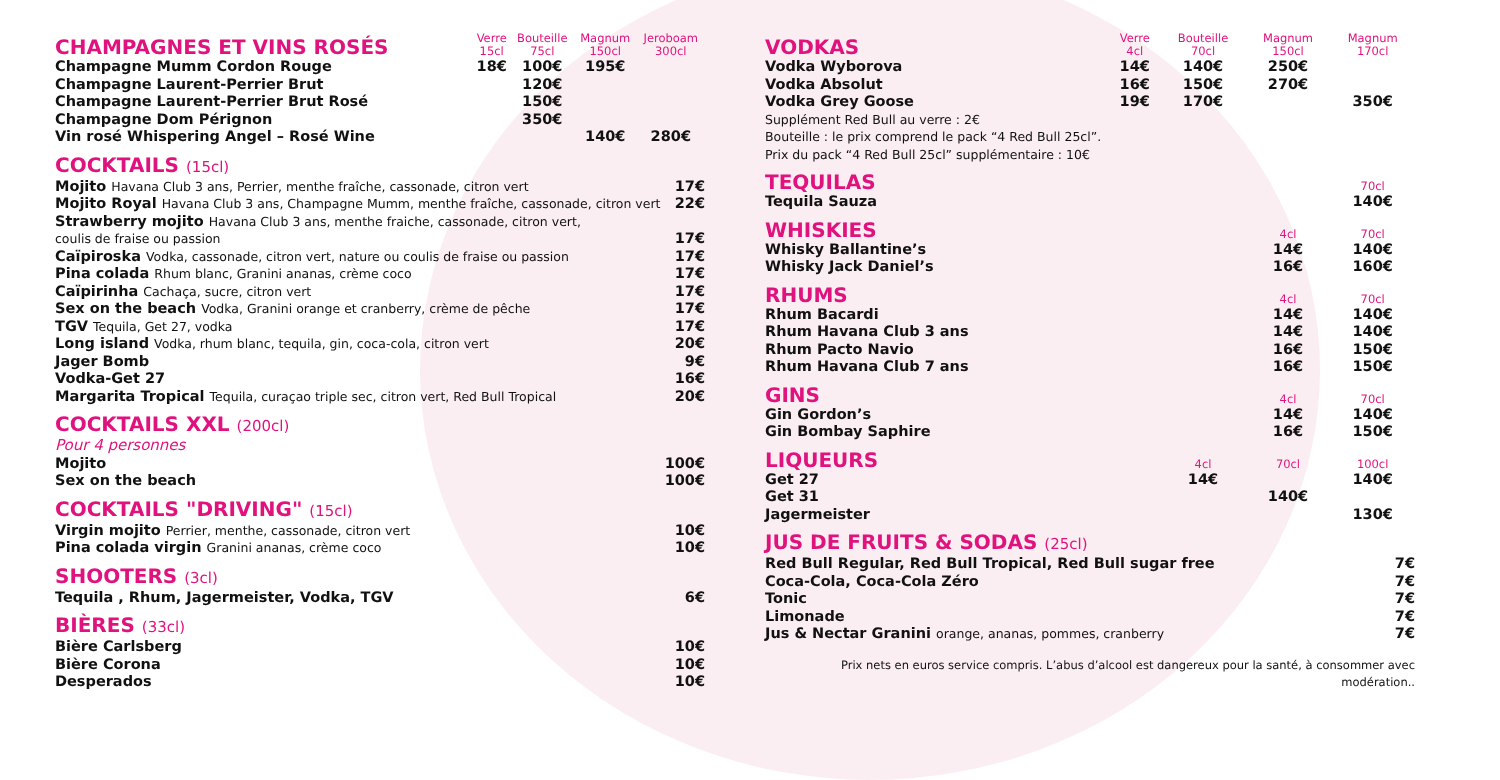| CHAMPAGNES ET VINS ROSÉS | Verre 15cl | Bouteille 75cl | Magnum 150cl | Jeroboam 300cl |
| --- | --- | --- | --- | --- |
| Champagne Mumm Cordon Rouge | 18€ | 100€ | 195€ | |
| Champagne Laurent-Perrier Brut | | 120€ | | |
| Champagne Laurent-Perrier Brut Rosé | | 150€ | | |
| Champagne Dom Pérignon | | 350€ | | |
| Vin rosé Whispering Angel – Rosé Wine | | | 140€ | 280€ |
| COCKTAILS (15cl) | |
| --- | --- |
| Mojito Havana Club 3 ans, Perrier, menthe fraîche, cassonade, citron vert | 17€ |
| Mojito Royal Havana Club 3 ans, Champagne Mumm, menthe fraîche, cassonade, citron vert | 22€ |
| Strawberry mojito Havana Club 3 ans, menthe fraiche, cassonade, citron vert, coulis de fraise ou passion | 17€ |
| Caïpiroska Vodka, cassonade, citron vert, nature ou coulis de fraise ou passion | 17€ |
| Pina colada Rhum blanc, Granini ananas, crème coco | 17€ |
| Caïpirinha Cachaça, sucre, citron vert | 17€ |
| Sex on the beach Vodka, Granini orange et cranberry, crème de pêche | 17€ |
| TGV Tequila, Get 27, vodka | 17€ |
| Long island Vodka, rhum blanc, tequila, gin, coca-cola, citron vert | 20€ |
| Jager Bomb | 9€ |
| Vodka-Get 27 | 16€ |
| Margarita Tropical Tequila, curaçao triple sec, citron vert, Red Bull Tropical | 20€ |
| COCKTAILS XXL (200cl) | |
| Pour 4 personnes | |
| Mojito | 100€ |
| Sex on the beach | 100€ |
| COCKTAILS "DRIVING" (15cl) | |
| Virgin mojito Perrier, menthe, cassonade, citron vert | 10€ |
| Pina colada virgin Granini ananas, crème coco | 10€ |
| SHOOTERS (3cl) | |
| Tequila , Rhum, Jagermeister, Vodka, TGV | 6€ |
| BIÈRES (33cl) | |
| Bière Carlsberg | 10€ |
| Bière Corona | 10€ |
| Desperados | 10€ |
| VODKAS | Verre 4cl | Bouteille 70cl | Magnum 150cl | Magnum 170cl |
| --- | --- | --- | --- | --- |
| Vodka Wyborova | 14€ | 140€ | 250€ | |
| Vodka Absolut | 16€ | 150€ | 270€ | |
| Vodka Grey Goose | 19€ | 170€ | | 350€ |
| Supplément Red Bull au verre : 2€ Bouteille : le prix comprend le pack “4 Red Bull 25cl”. Prix du pack “4 Red Bull 25cl” supplémentaire : 10€ | | | | |
| TEQUILAS | | | | 70cl |
| Tequila Sauza | | | | 140€ |
| WHISKIES | | | 4cl | 70cl |
| Whisky Ballantine’s | | | 14€ | 140€ |
| Whisky Jack Daniel’s | | | 16€ | 160€ |
| RHUMS | | | 4cl | 70cl |
| Rhum Bacardi | | | 14€ | 140€ |
| Rhum Havana Club 3 ans | | | 14€ | 140€ |
| Rhum Pacto Navio | | | 16€ | 150€ |
| Rhum Havana Club 7 ans | | | 16€ | 150€ |
| GINS | | | 4cl | 70cl |
| Gin Gordon’s | | | 14€ | 140€ |
| Gin Bombay Saphire | | | 16€ | 150€ |
| LIQUEURS | | 4cl | 70cl | 100cl |
| Get 27 | | 14€ | | 140€ |
| Get 31 | | | 140€ | |
| Jagermeister | | | | 130€ |
| JUS DE FRUITS & SODAS (25cl) | |
| --- | --- |
| Red Bull Regular, Red Bull Tropical, Red Bull sugar free | 7€ |
| Coca-Cola, Coca-Cola Zéro | 7€ |
| Tonic | 7€ |
| Limonade | 7€ |
| Jus & Nectar Granini orange, ananas, pommes, cranberry | 7€ |
| Prix nets en euros service compris. L’abus d’alcool est dangereux pour la santé, à consommer avec modération.. | |